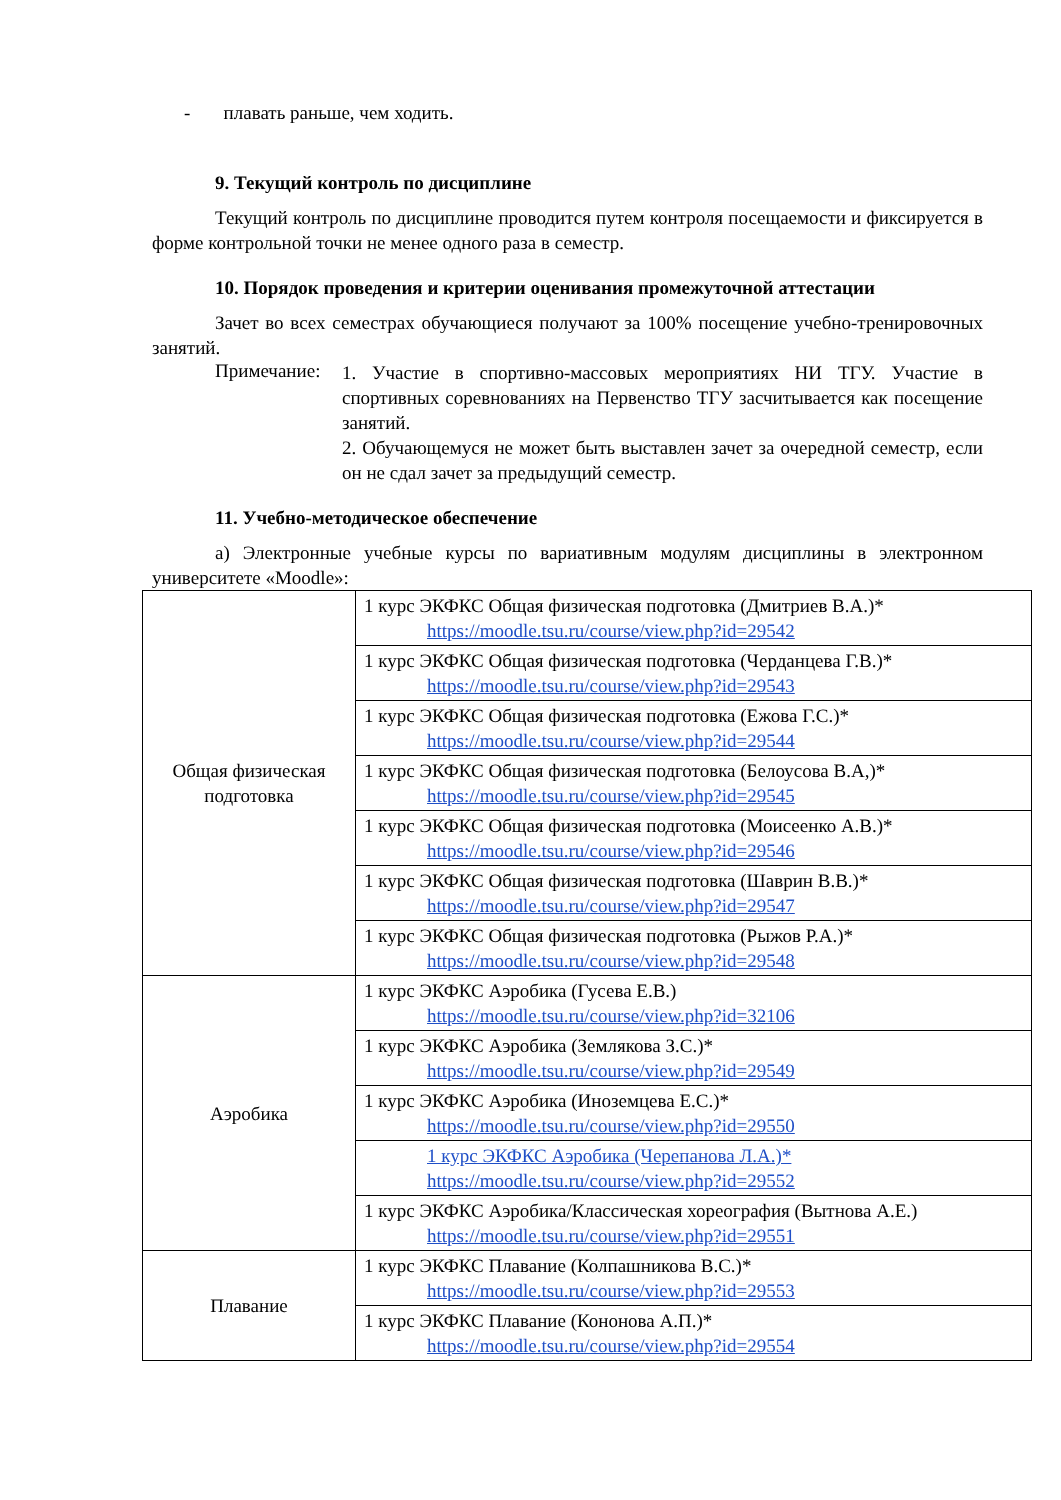- плавать раньше, чем ходить.
9. Текущий контроль по дисциплине
Текущий контроль по дисциплине проводится путем контроля посещаемости и фиксируется в форме контрольной точки не менее одного раза в семестр.
10. Порядок проведения и критерии оценивания промежуточной аттестации
Зачет во всех семестрах обучающиеся получают за 100% посещение учебно-тренировочных занятий.
Примечание:
1. Участие в спортивно-массовых мероприятиях НИ ТГУ. Участие в спортивных соревнованиях на Первенство ТГУ засчитывается как посещение занятий.
2. Обучающемуся не может быть выставлен зачет за очередной семестр, если он не сдал зачет за предыдущий семестр.
11. Учебно-методическое обеспечение
а) Электронные учебные курсы по вариативным модулям дисциплины в электронном университете «Moodle»:
| Общая физическая подготовка | 1 курс ЭКФКС Общая физическая подготовка (Дмитриев В.А.)* https://moodle.tsu.ru/course/view.php?id=29542 |
| | 1 курс ЭКФКС Общая физическая подготовка (Черданцева Г.В.)* https://moodle.tsu.ru/course/view.php?id=29543 |
| | 1 курс ЭКФКС Общая физическая подготовка (Ежова Г.С.)* https://moodle.tsu.ru/course/view.php?id=29544 |
| | 1 курс ЭКФКС Общая физическая подготовка (Белоусова В.А,)* https://moodle.tsu.ru/course/view.php?id=29545 |
| | 1 курс ЭКФКС Общая физическая подготовка (Моисеенко А.В.)* https://moodle.tsu.ru/course/view.php?id=29546 |
| | 1 курс ЭКФКС Общая физическая подготовка (Шаврин В.В.)* https://moodle.tsu.ru/course/view.php?id=29547 |
| | 1 курс ЭКФКС Общая физическая подготовка (Рыжов Р.А.)* https://moodle.tsu.ru/course/view.php?id=29548 |
| Аэробика | 1 курс ЭКФКС Аэробика (Гусева Е.В.) https://moodle.tsu.ru/course/view.php?id=32106 |
| | 1 курс ЭКФКС Аэробика (Землякова З.С.)* https://moodle.tsu.ru/course/view.php?id=29549 |
| | 1 курс ЭКФКС Аэробика (Иноземцева Е.С.)* https://moodle.tsu.ru/course/view.php?id=29550 |
| | 1 курс ЭКФКС Аэробика (Черепанова Л.А.)* https://moodle.tsu.ru/course/view.php?id=29552 |
| | 1 курс ЭКФКС Аэробика/Классическая хореография (Вытнова А.Е.) https://moodle.tsu.ru/course/view.php?id=29551 |
| Плавание | 1 курс ЭКФКС Плавание (Колпашникова В.С.)* https://moodle.tsu.ru/course/view.php?id=29553 |
| | 1 курс ЭКФКС Плавание (Кононова А.П.)* https://moodle.tsu.ru/course/view.php?id=29554 |